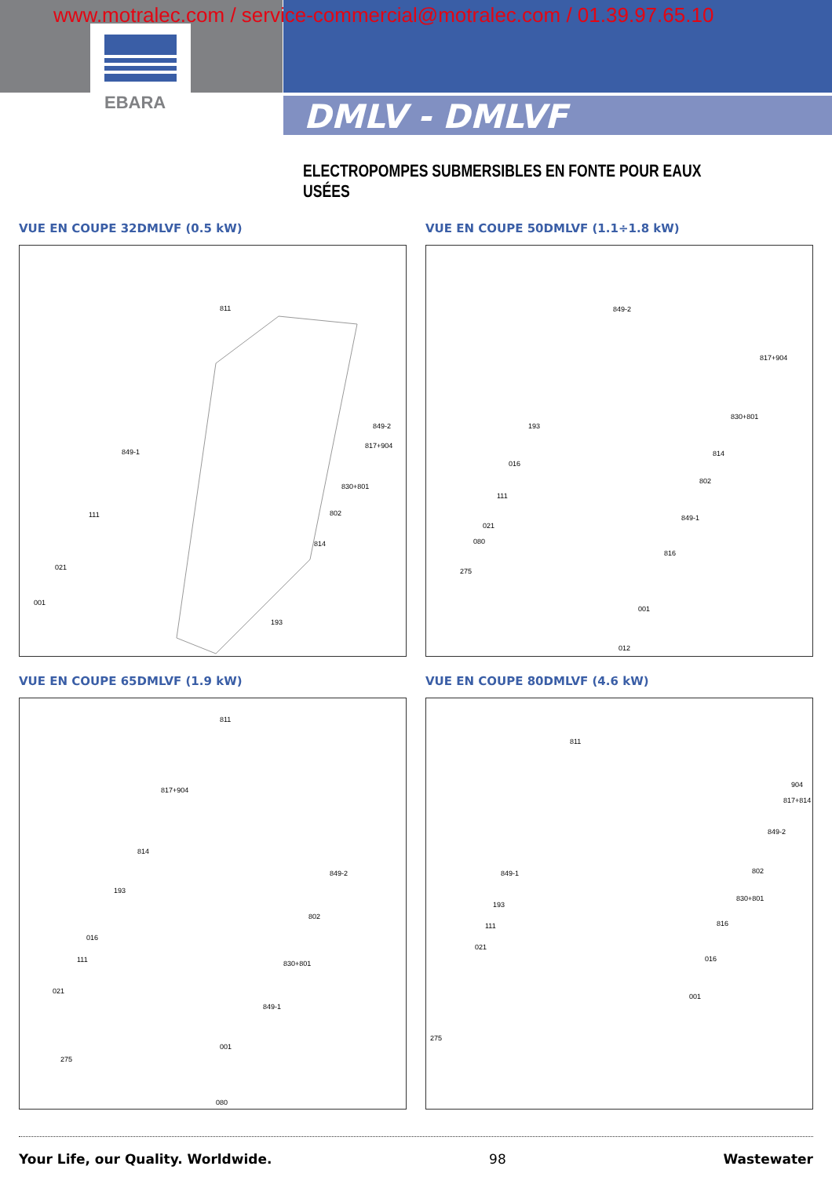www.motralec.com / service-commercial@motralec.com / 01.39.97.65.10
EBARA DMLV - DMLVF
ELECTROPOMPES SUBMERSIBLES EN FONTE POUR EAUX USÉES
VUE EN COUPE 32DMLVF (0.5 kW)
811
849-2
817+904
849-1
830+801
802 111
814
021
001
193
VUE EN COUPE 50DMLVF (1.1÷1.8 kW)
849-2
817+904
830+801
193
814
016
802
111
849-1
021
080
816
275
001
012
VUE EN COUPE 65DMLVF (1.9 kW)
811
817+904
814
849-2
193
802
016
111 830+801
021
849-1
001
275
080
VUE EN COUPE 80DMLVF (4.6 kW)
811
904
817+814
849-2
802 849-1
830+801
193
816 111
021
016
001
275
Your Life, our Quality. Worldwide. 98 Wastewater